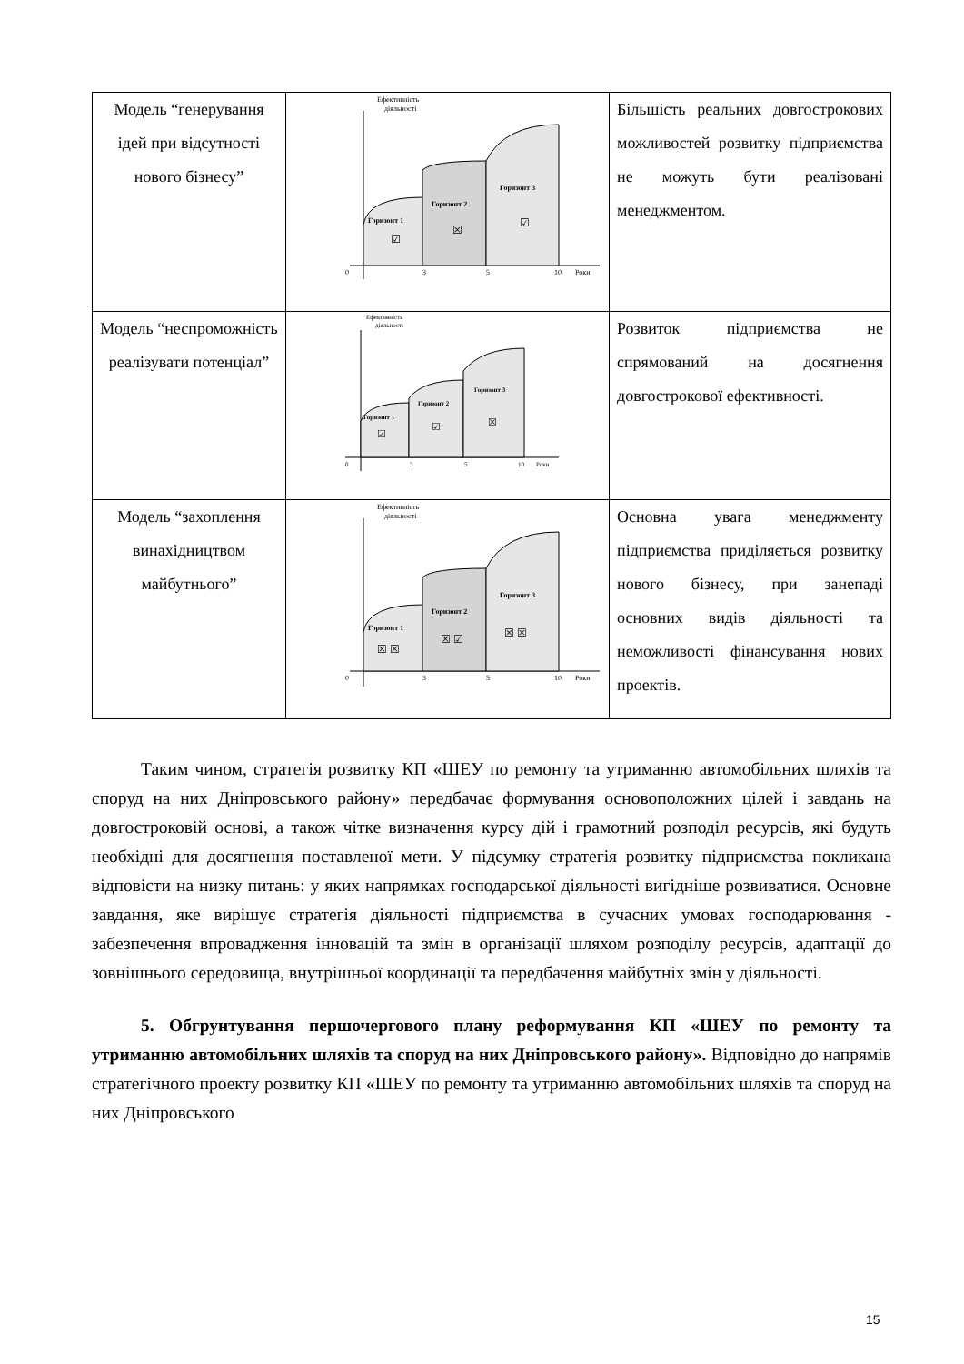| Модель “генерування ідей при відсутності нового бізнесу” | Ефективність діяльності Горизонт 1 Горизонт 2 Горизонт 3 ☑ ☒ ☑ 0 3 5 10 Роки | Більшість реальних довгострокових можливостей розвитку підприємства не можуть бути реалізовані менеджментом. |
| Модель “неспроможність реалізувати потенціал” | Ефективність діяльності Горизонт 1 Горизонт 2 Горизонт 3 ☑ ☑ ☒ 0 3 5 10 Роки | Розвиток підприємства не спрямований на досягнення довгострокової ефективності. |
| Модель “захоплення винахідництвом майбутнього” | Ефективність діяльності Горизонт 1 Горизонт 2 Горизонт 3 ☒ ☒ ☒ ☑ ☒ ☒ 0 3 5 10 Роки | Основна увага менеджменту підприємства приділяється розвитку нового бізнесу, при занепаді основних видів діяльності та неможливості фінансування нових проектів. |
Таким чином, стратегія розвитку КП «ШЕУ по ремонту та утриманню автомобільних шляхів та споруд на них Дніпровського району» передбачає формування основоположних цілей і завдань на довгостроковій основі, а також чітке визначення курсу дій і грамотний розподіл ресурсів, які будуть необхідні для досягнення поставленої мети. У підсумку стратегія розвитку підприємства покликана відповісти на низку питань: у яких напрямках господарської діяльності вигідніше розвиватися. Основне завдання, яке вирішує стратегія діяльності підприємства в сучасних умовах господарювання - забезпечення впровадження інновацій та змін в організації шляхом розподілу ресурсів, адаптації до зовнішнього середовища, внутрішньої координації та передбачення майбутніх змін у діяльності.
5. Обгрунтування першочергового плану реформування КП «ШЕУ по ремонту та утриманню автомобільних шляхів та споруд на них Дніпровського району». Відповідно до напрямів стратегічного проекту розвитку КП «ШЕУ по ремонту та утриманню автомобільних шляхів та споруд на них Дніпровського
15